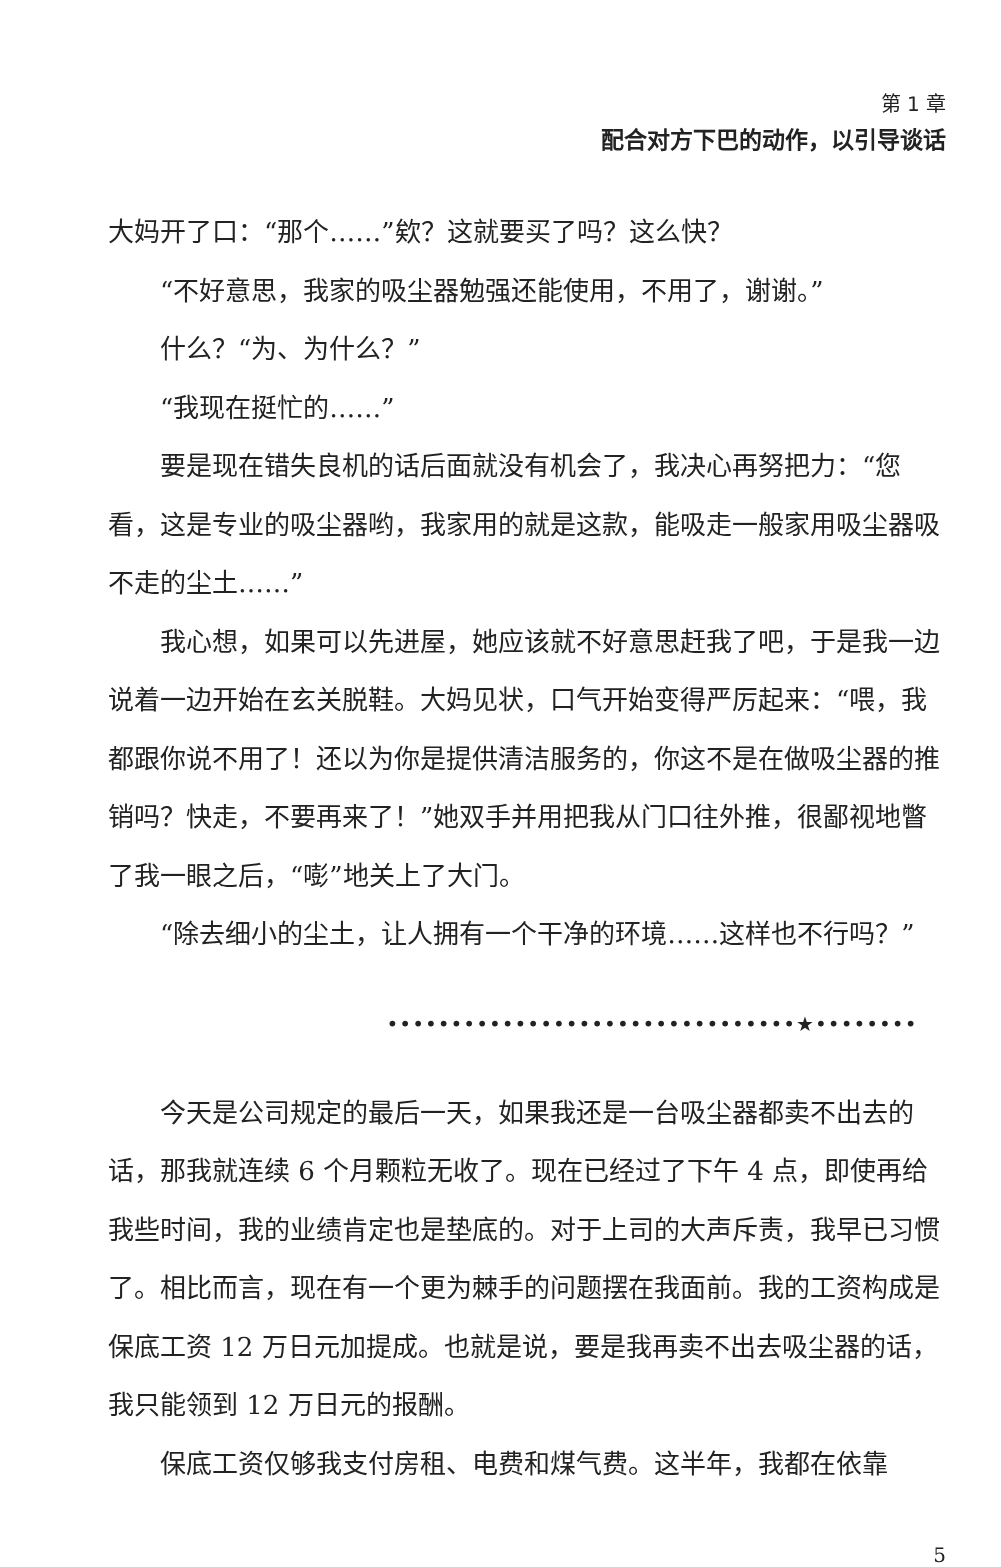第 1 章
配合对方下巴的动作，以引导谈话
大妈开了口：“那个……”欸？这就要买了吗？这么快？
“不好意思，我家的吸尘器勉强还能使用，不用了，谢谢。”
什么？“为、为什么？”
“我现在挺忙的……”
要是现在错失良机的话后面就没有机会了，我决心再努把力：“您看，这是专业的吸尘器哟，我家用的就是这款，能吸走一般家用吸尘器吸不走的尘土……”
我心想，如果可以先进屋，她应该就不好意思赶我了吧，于是我一边说着一边开始在玄关脱鞋。大妈见状，口气开始变得严厉起来：“喂，我都跟你说不用了！还以为你是提供清洁服务的，你这不是在做吸尘器的推销吗？快走，不要再来了！”她双手并用把我从门口往外推，很鄙视地瞥了我一眼之后，“嘭”地关上了大门。
“除去细小的尘土，让人拥有一个干净的环境……这样也不行吗？”
••••••••••••••••••••••••••••••••★••••••••
今天是公司规定的最后一天，如果我还是一台吸尘器都卖不出去的话，那我就连续 6 个月颗粒无收了。现在已经过了下午 4 点，即使再给我些时间，我的业绩肯定也是垫底的。对于上司的大声斥责，我早已习惯了。相比而言，现在有一个更为棘手的问题摆在我面前。我的工资构成是保底工资 12 万日元加提成。也就是说，要是我再卖不出去吸尘器的话，我只能领到 12 万日元的报酬。
保底工资仅够我支付房租、电费和煤气费。这半年，我都在依靠
5